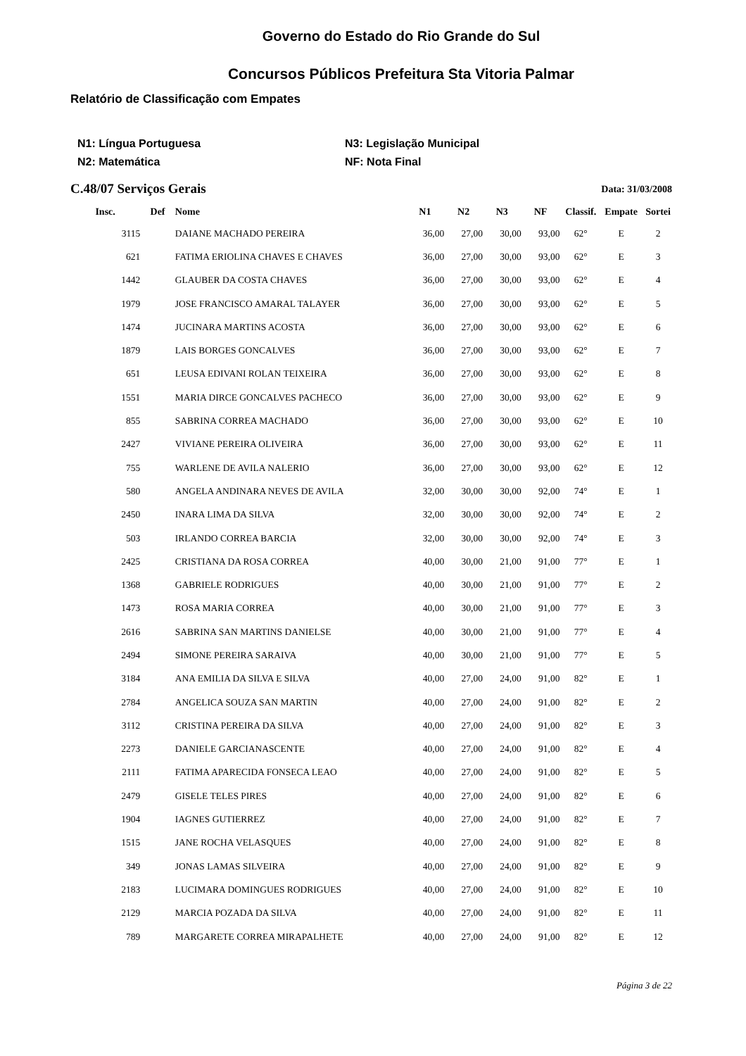Governo do Estado do Rio Grande do Sul
Concursos Públicos Prefeitura Sta Vitoria Palmar
Relatório de Classificação com Empates
N1: Língua Portuguesa
N3: Legislação Municipal
N2: Matemática
NF: Nota Final
C.48/07 Serviços Gerais Data: 31/03/2008
| Insc. | Def | Nome | N1 | N2 | N3 | NF | Classif. | Empate | Sortei |
| --- | --- | --- | --- | --- | --- | --- | --- | --- | --- |
| 3115 | | DAIANE MACHADO PEREIRA | 36,00 | 27,00 | 30,00 | 93,00 | 62° | E | 2 |
| 621 | | FATIMA ERIOLINA CHAVES E CHAVES | 36,00 | 27,00 | 30,00 | 93,00 | 62° | E | 3 |
| 1442 | | GLAUBER DA COSTA CHAVES | 36,00 | 27,00 | 30,00 | 93,00 | 62° | E | 4 |
| 1979 | | JOSE FRANCISCO AMARAL TALAYER | 36,00 | 27,00 | 30,00 | 93,00 | 62° | E | 5 |
| 1474 | | JUCINARA MARTINS ACOSTA | 36,00 | 27,00 | 30,00 | 93,00 | 62° | E | 6 |
| 1879 | | LAIS BORGES GONCALVES | 36,00 | 27,00 | 30,00 | 93,00 | 62° | E | 7 |
| 651 | | LEUSA EDIVANI ROLAN TEIXEIRA | 36,00 | 27,00 | 30,00 | 93,00 | 62° | E | 8 |
| 1551 | | MARIA DIRCE GONCALVES PACHECO | 36,00 | 27,00 | 30,00 | 93,00 | 62° | E | 9 |
| 855 | | SABRINA CORREA MACHADO | 36,00 | 27,00 | 30,00 | 93,00 | 62° | E | 10 |
| 2427 | | VIVIANE PEREIRA OLIVEIRA | 36,00 | 27,00 | 30,00 | 93,00 | 62° | E | 11 |
| 755 | | WARLENE DE AVILA NALERIO | 36,00 | 27,00 | 30,00 | 93,00 | 62° | E | 12 |
| 580 | | ANGELA ANDINARA NEVES DE AVILA | 32,00 | 30,00 | 30,00 | 92,00 | 74° | E | 1 |
| 2450 | | INARA LIMA DA SILVA | 32,00 | 30,00 | 30,00 | 92,00 | 74° | E | 2 |
| 503 | | IRLANDO CORREA BARCIA | 32,00 | 30,00 | 30,00 | 92,00 | 74° | E | 3 |
| 2425 | | CRISTIANA DA ROSA CORREA | 40,00 | 30,00 | 21,00 | 91,00 | 77° | E | 1 |
| 1368 | | GABRIELE RODRIGUES | 40,00 | 30,00 | 21,00 | 91,00 | 77° | E | 2 |
| 1473 | | ROSA MARIA CORREA | 40,00 | 30,00 | 21,00 | 91,00 | 77° | E | 3 |
| 2616 | | SABRINA SAN MARTINS DANIELSE | 40,00 | 30,00 | 21,00 | 91,00 | 77° | E | 4 |
| 2494 | | SIMONE PEREIRA SARAIVA | 40,00 | 30,00 | 21,00 | 91,00 | 77° | E | 5 |
| 3184 | | ANA EMILIA DA SILVA E SILVA | 40,00 | 27,00 | 24,00 | 91,00 | 82° | E | 1 |
| 2784 | | ANGELICA SOUZA SAN MARTIN | 40,00 | 27,00 | 24,00 | 91,00 | 82° | E | 2 |
| 3112 | | CRISTINA PEREIRA DA SILVA | 40,00 | 27,00 | 24,00 | 91,00 | 82° | E | 3 |
| 2273 | | DANIELE GARCIANASCENTE | 40,00 | 27,00 | 24,00 | 91,00 | 82° | E | 4 |
| 2111 | | FATIMA APARECIDA FONSECA LEAO | 40,00 | 27,00 | 24,00 | 91,00 | 82° | E | 5 |
| 2479 | | GISELE TELES PIRES | 40,00 | 27,00 | 24,00 | 91,00 | 82° | E | 6 |
| 1904 | | IAGNES GUTIERREZ | 40,00 | 27,00 | 24,00 | 91,00 | 82° | E | 7 |
| 1515 | | JANE ROCHA VELASQUES | 40,00 | 27,00 | 24,00 | 91,00 | 82° | E | 8 |
| 349 | | JONAS LAMAS SILVEIRA | 40,00 | 27,00 | 24,00 | 91,00 | 82° | E | 9 |
| 2183 | | LUCIMARA DOMINGUES RODRIGUES | 40,00 | 27,00 | 24,00 | 91,00 | 82° | E | 10 |
| 2129 | | MARCIA POZADA DA SILVA | 40,00 | 27,00 | 24,00 | 91,00 | 82° | E | 11 |
| 789 | | MARGARETE CORREA MIRAPALHETE | 40,00 | 27,00 | 24,00 | 91,00 | 82° | E | 12 |
Página 3 de 22